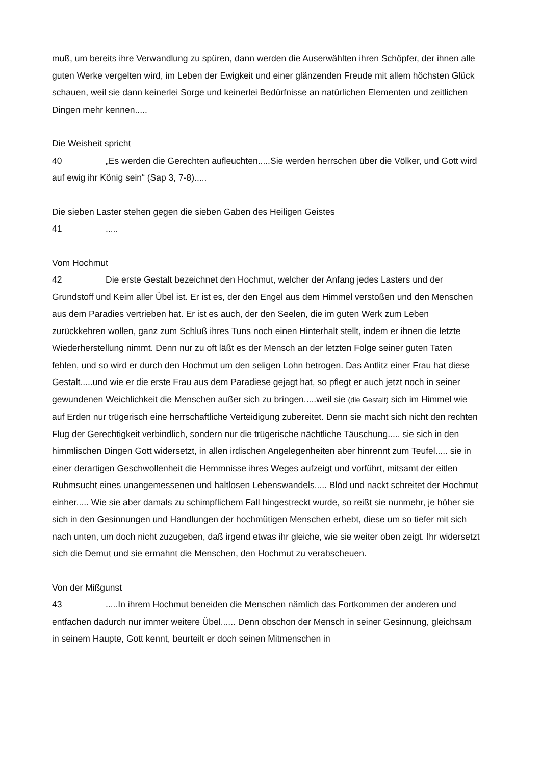muß, um bereits ihre Verwandlung zu spüren, dann werden die Auserwählten ihren Schöpfer, der ihnen alle guten Werke vergelten wird, im Leben der Ewigkeit und einer glänzenden Freude mit allem höchsten Glück schauen, weil sie dann keinerlei Sorge und keinerlei Bedürfnisse an natürlichen Elementen und zeitlichen Dingen mehr kennen.....
Die Weisheit spricht
40 „Es werden die Gerechten aufleuchten.....Sie werden herrschen über die Völker, und Gott wird auf ewig ihr König sein“ (Sap 3, 7-8).....
Die sieben Laster stehen gegen die sieben Gaben des Heiligen Geistes
41.....
Vom Hochmut
42 Die erste Gestalt bezeichnet den Hochmut, welcher der Anfang jedes Lasters und der Grundstoff und Keim aller Übel ist. Er ist es, der den Engel aus dem Himmel verstoßen und den Menschen aus dem Paradies vertrieben hat. Er ist es auch, der den Seelen, die im guten Werk zum Leben zurückkehren wollen, ganz zum Schluß ihres Tuns noch einen Hinterhalt stellt, indem er ihnen die letzte Wiederherstellung nimmt. Denn nur zu oft läßt es der Mensch an der letzten Folge seiner guten Taten fehlen, und so wird er durch den Hochmut um den seligen Lohn betrogen. Das Antlitz einer Frau hat diese Gestalt.....und wie er die erste Frau aus dem Paradiese gejagt hat, so pflegt er auch jetzt noch in seiner gewundenen Weichlichkeit die Menschen außer sich zu bringen.....weil sie (die Gestalt) sich im Himmel wie auf Erden nur trügerisch eine herrschaftliche Verteidigung zubereitet. Denn sie macht sich nicht den rechten Flug der Gerechtigkeit verbindlich, sondern nur die trügerische nächtliche Täuschung..... sie sich in den himmlischen Dingen Gott widersetzt, in allen irdischen Angelegenheiten aber hinrennt zum Teufel..... sie in einer derartigen Geschwollenheit die Hemmnisse ihres Weges aufzeigt und vorführt, mitsamt der eitlen Ruhmsucht eines unangemessenen und haltlosen Lebenswandels..... Blöd und nackt schreitet der Hochmut einher..... Wie sie aber damals zu schimpflichem Fall hingestreckt wurde, so reißt sie nunmehr, je höher sie sich in den Gesinnungen und Handlungen der hochmütigen Menschen erhebt, diese um so tiefer mit sich nach unten, um doch nicht zuzugeben, daß irgend etwas ihr gleiche, wie sie weiter oben zeigt. Ihr widersetzt sich die Demut und sie ermahnt die Menschen, den Hochmut zu verabscheuen.
Von der Mißgunst
43.....In ihrem Hochmut beneiden die Menschen nämlich das Fortkommen der anderen und entfachen dadurch nur immer weitere Übel...... Denn obschon der Mensch in seiner Gesinnung, gleichsam in seinem Haupte, Gott kennt, beurteilt er doch seinen Mitmenschen in